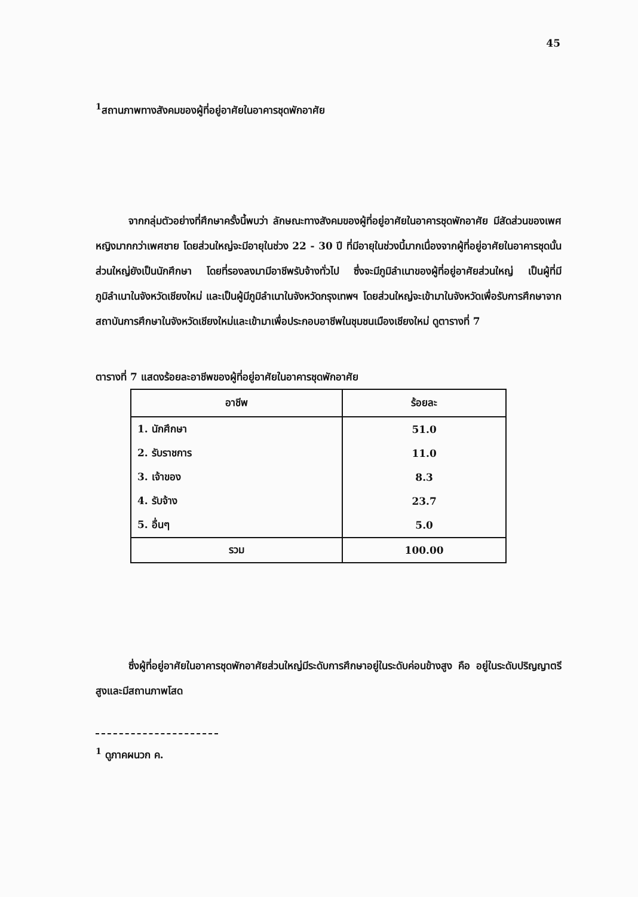45
<sup>1</sup> สถานภาพทางสังคมของผู้ที่อยู่อาศัยในอาคารชุดพักอาศัย
จากกลุ่มตัวอย่างที่ศึกษาครั้งนี้พบว่า ลักษณะทางสังคมของผู้ที่อยู่อาศัยในอาคารชุดพักอาศัย มีสัดส่วนของเพศหญิงมากกว่าเพศชาย โดยส่วนใหญ่จะมีอายุในช่วง 22 - 30 ปี ที่มีอายุในช่วงนี้มากเนื่องจากผู้ที่อยู่อาศัยในอาคารชุดนั้นส่วนใหญ่ยังเป็นนักศึกษา โดยที่รองลงมามีอาชีพรับจ้างทั่วไป ซึ่งจะมีภูมิลำเนาของผู้ที่อยู่อาศัยส่วนใหญ่ เป็นผู้ที่มีภูมิลำเนาในจังหวัดเชียงใหม่ และเป็นผู้มีภูมิลำเนาในจังหวัดกรุงเทพฯ โดยส่วนใหญ่จะเข้ามาในจังหวัดเพื่อรับการศึกษาจากสถาบันการศึกษาในจังหวัดเชียงใหม่และเข้ามาเพื่อประกอบอาชีพในชุมชนเมืองเชียงใหม่ ดูตารางที่ 7
ตารางที่ 7 แสดงร้อยละอาชีพของผู้ที่อยู่อาศัยในอาคารชุดพักอาศัย
| อาชีพ | ร้อยละ |
| --- | --- |
| 1. นักศึกษา | 51.0 |
| 2. รับราชการ | 11.0 |
| 3. เจ้าของ | 8.3 |
| 4. รับจ้าง | 23.7 |
| 5. อื่นๆ | 5.0 |
| รวม | 100.00 |
ซึ่งผู้ที่อยู่อาศัยในอาคารชุดพักอาศัยส่วนใหญ่มีระดับการศึกษาอยู่ในระดับค่อนข้างสูง คือ อยู่ในระดับปริญญาตรีสูงและมีสถานภาพโสด
<sup>1</sup> ดูภาคผนวก ค.